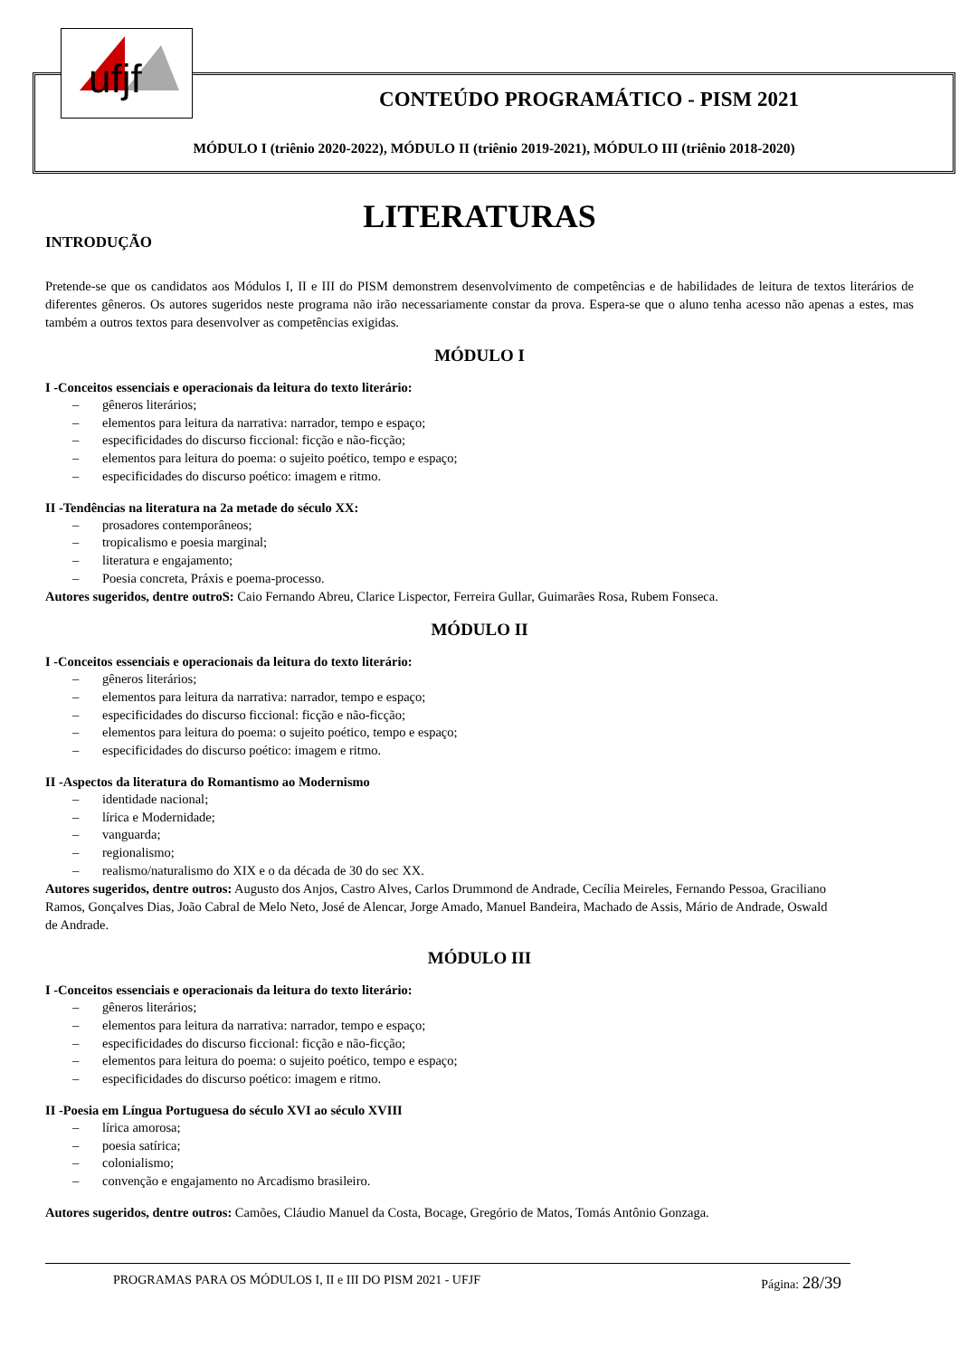ufjf
CONTEÚDO PROGRAMÁTICO - PISM 2021
MÓDULO I (triênio 2020-2022), MÓDULO II (triênio 2019-2021), MÓDULO III (triênio 2018-2020)
LITERATURAS
INTRODUÇÃO
Pretende-se que os candidatos aos Módulos I, II e III do PISM demonstrem desenvolvimento de competências e de habilidades de leitura de textos literários de diferentes gêneros. Os autores sugeridos neste programa não irão necessariamente constar da prova. Espera-se que o aluno tenha acesso não apenas a estes, mas também a outros textos para desenvolver as competências exigidas.
MÓDULO I
I -Conceitos essenciais e operacionais da leitura do texto literário:
– gêneros literários;
– elementos para leitura da narrativa: narrador, tempo e espaço;
– especificidades do discurso ficcional: ficção e não-ficção;
– elementos para leitura do poema: o sujeito poético, tempo e espaço;
– especificidades do discurso poético: imagem e ritmo.
II -Tendências na literatura na 2a metade do século XX:
– prosadores contemporâneos;
– tropicalismo e poesia marginal;
– literatura e engajamento;
– Poesia concreta, Práxis e poema-processo.
Autores sugeridos, dentre outroS: Caio Fernando Abreu, Clarice Lispector, Ferreira Gullar, Guimarães Rosa, Rubem Fonseca.
MÓDULO II
I -Conceitos essenciais e operacionais da leitura do texto literário:
– gêneros literários;
– elementos para leitura da narrativa: narrador, tempo e espaço;
– especificidades do discurso ficcional: ficção e não-ficção;
– elementos para leitura do poema: o sujeito poético, tempo e espaço;
– especificidades do discurso poético: imagem e ritmo.
II -Aspectos da literatura do Romantismo ao Modernismo
– identidade nacional;
– lírica e Modernidade;
– vanguarda;
– regionalismo;
– realismo/naturalismo do XIX e o da década de 30 do sec XX.
Autores sugeridos, dentre outros: Augusto dos Anjos, Castro Alves, Carlos Drummond de Andrade, Cecília Meireles, Fernando Pessoa, Graciliano Ramos, Gonçalves Dias, João Cabral de Melo Neto, José de Alencar, Jorge Amado, Manuel Bandeira, Machado de Assis, Mário de Andrade, Oswald de Andrade.
MÓDULO III
I -Conceitos essenciais e operacionais da leitura do texto literário:
– gêneros literários;
– elementos para leitura da narrativa: narrador, tempo e espaço;
– especificidades do discurso ficcional: ficção e não-ficção;
– elementos para leitura do poema: o sujeito poético, tempo e espaço;
– especificidades do discurso poético: imagem e ritmo.
II -Poesia em Língua Portuguesa do século XVI ao século XVIII
– lírica amorosa;
– poesia satírica;
– colonialismo;
– convenção e engajamento no Arcadismo brasileiro.
Autores sugeridos, dentre outros: Camões, Cláudio Manuel da Costa, Bocage, Gregório de Matos, Tomás Antônio Gonzaga.
PROGRAMAS PARA OS MÓDULOS I, II e III DO PISM 2021 - UFJF Página: 28/39